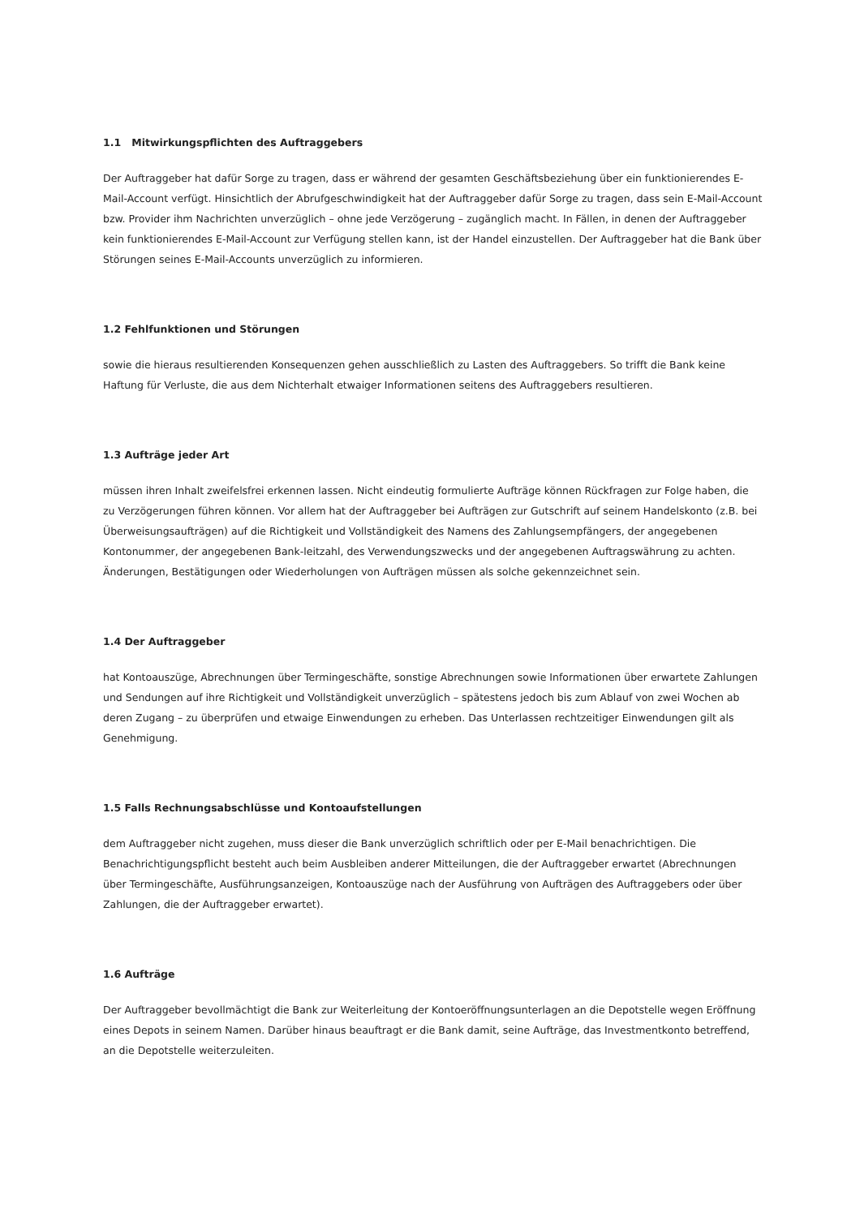1.1 Mitwirkungspflichten des Auftraggebers
Der Auftraggeber hat dafür Sorge zu tragen, dass er während der gesamten Geschäftsbeziehung über ein funktionierendes E-Mail-Account verfügt. Hinsichtlich der Abrufgeschwindigkeit hat der Auftraggeber dafür Sorge zu tragen, dass sein E-Mail-Account bzw. Provider ihm Nachrichten unverzüglich – ohne jede Verzögerung – zugänglich macht. In Fällen, in denen der Auftraggeber kein funktionierendes E-Mail-Account zur Verfügung stellen kann, ist der Handel einzustellen. Der Auftraggeber hat die Bank über Störungen seines E-Mail-Accounts unverzüglich zu informieren.
1.2 Fehlfunktionen und Störungen
sowie die hieraus resultierenden Konsequenzen gehen ausschließlich zu Lasten des Auftraggebers. So trifft die Bank keine Haftung für Verluste, die aus dem Nichterhalt etwaiger Informationen seitens des Auftraggebers resultieren.
1.3 Aufträge jeder Art
müssen ihren Inhalt zweifelsfrei erkennen lassen. Nicht eindeutig formulierte Aufträge können Rückfragen zur Folge haben, die zu Verzögerungen führen können. Vor allem hat der Auftraggeber bei Aufträgen zur Gutschrift auf seinem Handelskonto (z.B. bei Überweisungsaufträgen) auf die Richtigkeit und Vollständigkeit des Namens des Zahlungsempfängers, der angegebenen Kontonummer, der angegebenen Bank-leitzahl, des Verwendungszwecks und der angegebenen Auftragswährung zu achten. Änderungen, Bestätigungen oder Wiederholungen von Aufträgen müssen als solche gekennzeichnet sein.
1.4 Der Auftraggeber
hat Kontoauszüge, Abrechnungen über Termingeschäfte, sonstige Abrechnungen sowie Informationen über erwartete Zahlungen und Sendungen auf ihre Richtigkeit und Vollständigkeit unverzüglich – spätestens jedoch bis zum Ablauf von zwei Wochen ab deren Zugang – zu überprüfen und etwaige Einwendungen zu erheben. Das Unterlassen rechtzeitiger Einwendungen gilt als Genehmigung.
1.5 Falls Rechnungsabschlüsse und Kontoaufstellungen
dem Auftraggeber nicht zugehen, muss dieser die Bank unverzüglich schriftlich oder per E-Mail benachrichtigen. Die Benachrichtigungspflicht besteht auch beim Ausbleiben anderer Mitteilungen, die der Auftraggeber erwartet (Abrechnungen über Termingeschäfte, Ausführungsanzeigen, Kontoauszüge nach der Ausführung von Aufträgen des Auftraggebers oder über Zahlungen, die der Auftraggeber erwartet).
1.6 Aufträge
Der Auftraggeber bevollmächtigt die Bank zur Weiterleitung der Kontoeröffnungsunterlagen an die Depotstelle wegen Eröffnung eines Depots in seinem Namen. Darüber hinaus beauftragt er die Bank damit, seine Aufträge, das Investmentkonto betreffend, an die Depotstelle weiterzuleiten.